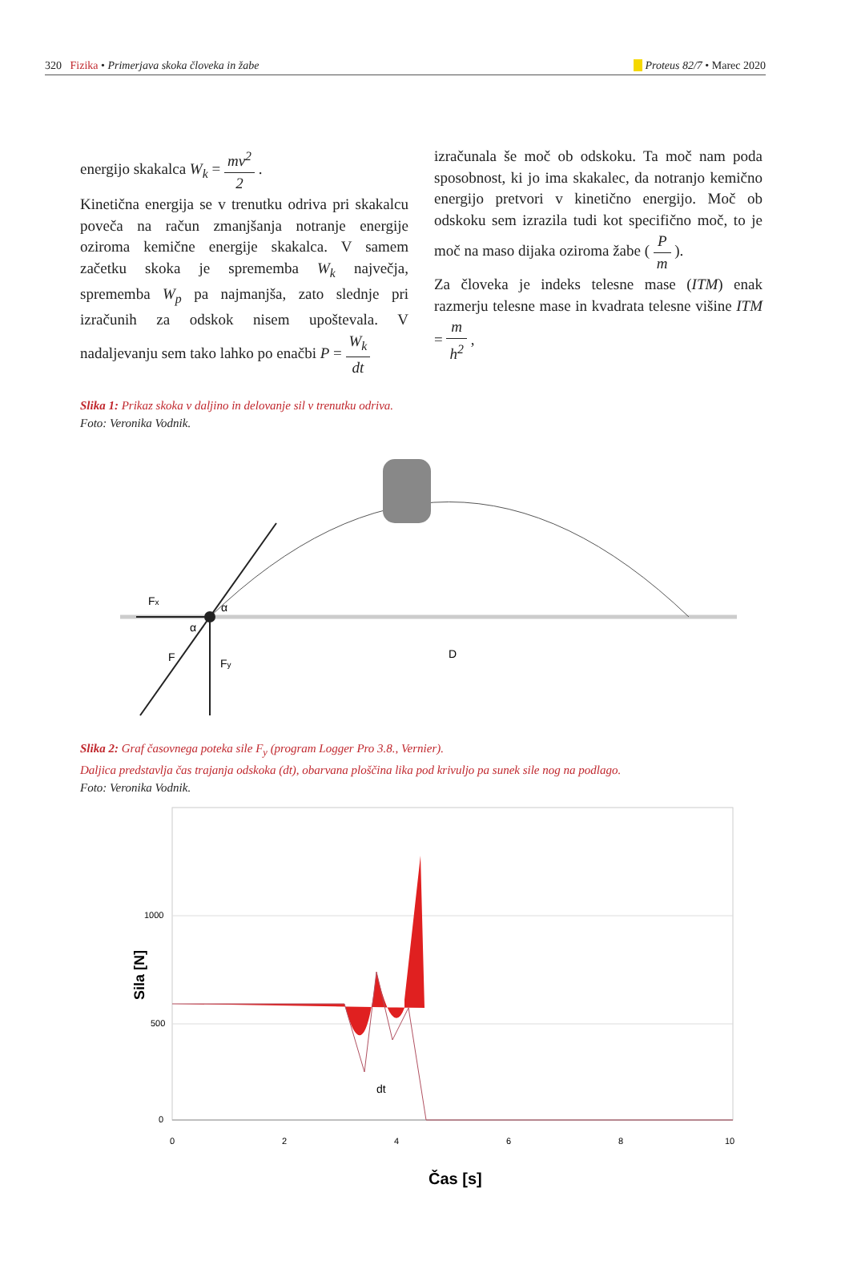320 Fizika • Primerjava skoka človeka in žabe
Proteus 82/7 • Marec 2020
energijo skakalca W<sub>k</sub> = mv<sup>2</sup> 2 .
Kinetična energija se v trenutku odriva pri skakalcu poveča na račun zmanjšanja notranje energije oziroma kemične energije skakalca. V samem začetku skoka je sprememba W<sub>k</sub> največja, sprememba W<sub>p</sub> pa najmanjša, zato slednje pri izračunih za odskok nisem upoštevala. V nadaljevanju sem tako lahko po enačbi P = W<sub>k</sub> dt
izračunala še moč ob odskoku. Ta moč nam poda sposobnost, ki jo ima skakalec, da notranjo kemično energijo pretvori v kinetično energijo. Moč ob odskoku sem izrazila tudi kot specifično moč, to je moč na maso dijaka oziroma žabe ( P m ).
Za človeka je indeks telesne mase (ITM) enak razmerju telesne mase in kvadrata telesne višine ITM = m h<sup>2</sup> ,
Slika 1: Prikaz skoka v daljino in delovanje sil v trenutku odriva.
Foto: Veronika Vodnik.
Fx
Fy
F
α
α
D
Slika 2: Graf časovnega poteka sile F<sub>y</sub> (program Logger Pro 3.8., Vernier).
Daljica predstavlja čas trajanja odskoka (dt), obarvana ploščina lika pod krivuljo pa sunek sile nog na podlago.
Foto: Veronika Vodnik.
1000
500
0
0
2
4
6
8
10
dt
Čas [s]
Sila [N]